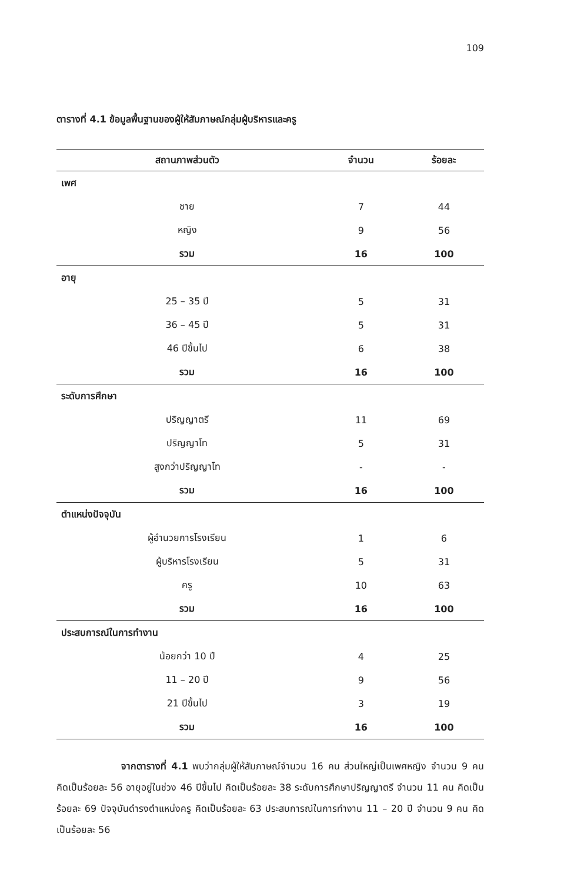109
ตารางที่ 4.1 ข้อมูลพื้นฐานของผู้ให้สัมภาษณ์กลุ่มผู้บริหารและครู
| สถานภาพส่วนตัว | จำนวน | ร้อยละ |
| --- | --- | --- |
| เพศ | | |
| ชาย | 7 | 44 |
| หญิง | 9 | 56 |
| รวม | 16 | 100 |
| อายุ | | |
| 25 – 35 ปี | 5 | 31 |
| 36 – 45 ปี | 5 | 31 |
| 46 ปีขึ้นไป | 6 | 38 |
| รวม | 16 | 100 |
| ระดับการศึกษา | | |
| ปริญญาตรี | 11 | 69 |
| ปริญญาโท | 5 | 31 |
| สูงกว่าปริญญาโท | - | - |
| รวม | 16 | 100 |
| ตำแหน่งปัจจุบัน | | |
| ผู้อำนวยการโรงเรียน | 1 | 6 |
| ผู้บริหารโรงเรียน | 5 | 31 |
| ครู | 10 | 63 |
| รวม | 16 | 100 |
| ประสบการณ์ในการทำงาน | | |
| น้อยกว่า 10 ปี | 4 | 25 |
| 11 – 20 ปี | 9 | 56 |
| 21 ปีขึ้นไป | 3 | 19 |
| รวม | 16 | 100 |
จากตารางที่ 4.1 พบว่ากลุ่มผู้ให้สัมภาษณ์จำนวน 16 คน ส่วนใหญ่เป็นเพศหญิง จำนวน 9 คน คิดเป็นร้อยละ 56 อายุอยู่ในช่วง 46 ปีขึ้นไป คิดเป็นร้อยละ 38 ระดับการศึกษาปริญญาตรี จำนวน 11 คน คิดเป็นร้อยละ 69 ปัจจุบันดำรงตำแหน่งครู คิดเป็นร้อยละ 63 ประสบการณ์ในการทำงาน 11 – 20 ปี จำนวน 9 คน คิดเป็นร้อยละ 56